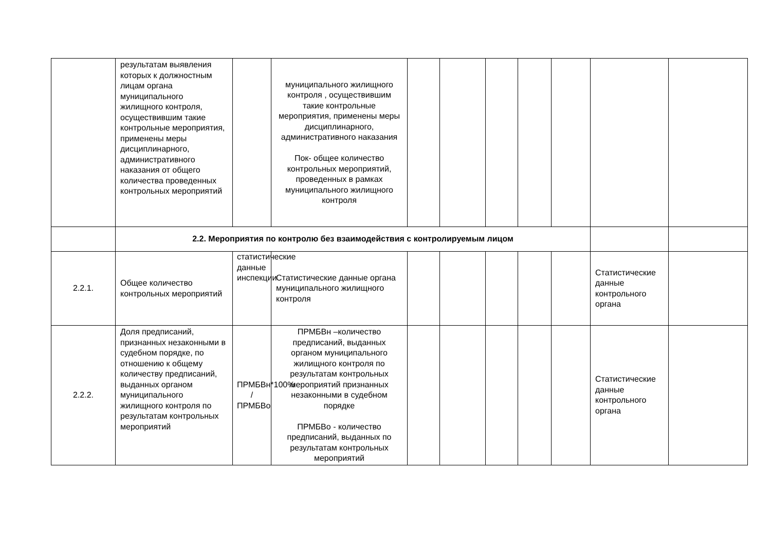| | результатам выявления которых к должностным лицам органа муниципального жилищного контроля, осуществившим такие контрольные мероприятия, применены меры дисциплинарного, административного наказания от общего количества проведенных контрольных мероприятий | | муниципального жилищного контроля , осуществившим такие контрольные мероприятия, применены меры дисциплинарного, административного наказания Пок- общее количество контрольных мероприятий, проведенных в рамках муниципального жилищного контроля | | | | | | | |
| | 2.2. Мероприятия по контролю без взаимодействия с контролируемым лицом | | | | | | | | | |
| 2.2.1. | Общее количество контрольных мероприятий | статистические данные инспекции | Статистические данные органа муниципального жилищного контроля | | | | | | Статистические данные контрольного органа | |
| 2.2.2. | Доля предписаний, признанных незаконными в судебном порядке, по отношению к общему количеству предписаний, выданных органом муниципального жилищного контроля по результатам контрольных мероприятий | ПРМБВн*100% / ПРМБВо | ПРМБВн –количество предписаний, выданных органом муниципального жилищного контроля по результатам контрольных мероприятий признанных незаконными в судебном порядке ПРМБВо - количество предписаний, выданных по результатам контрольных мероприятий | | | | | | Статистические данные контрольного органа | |